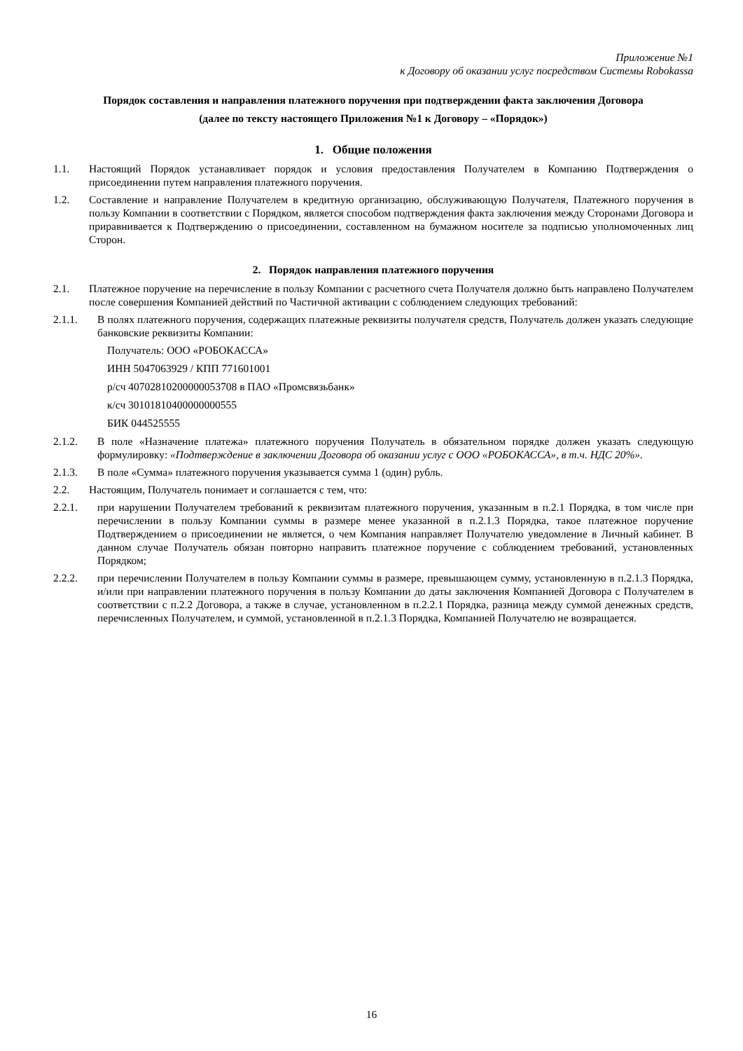Приложение №1
к Договору об оказании услуг посредством Системы Robokassa
Порядок составления и направления платежного поручения при подтверждении факта заключения Договора
(далее по тексту настоящего Приложения №1 к Договору – «Порядок»)
1. Общие положения
1.1. Настоящий Порядок устанавливает порядок и условия предоставления Получателем в Компанию Подтверждения о присоединении путем направления платежного поручения.
1.2. Составление и направление Получателем в кредитную организацию, обслуживающую Получателя, Платежного поручения в пользу Компании в соответствии с Порядком, является способом подтверждения факта заключения между Сторонами Договора и приравнивается к Подтверждению о присоединении, составленном на бумажном носителе за подписью уполномоченных лиц Сторон.
2. Порядок направления платежного поручения
2.1. Платежное поручение на перечисление в пользу Компании с расчетного счета Получателя должно быть направлено Получателем после совершения Компанией действий по Частичной активации с соблюдением следующих требований:
2.1.1. В полях платежного поручения, содержащих платежные реквизиты получателя средств, Получатель должен указать следующие банковские реквизиты Компании:
Получатель: ООО «РОБОКАССА»
ИНН 5047063929 / КПП 771601001
р/сч 40702810200000053708 в ПАО «Промсвязьбанк»
к/сч 30101810400000000555
БИК 044525555
2.1.2. В поле «Назначение платежа» платежного поручения Получатель в обязательном порядке должен указать следующую формулировку: «Подтверждение в заключении Договора об оказании услуг с ООО «РОБОКАССА», в т.ч. НДС 20%».
2.1.3. В поле «Сумма» платежного поручения указывается сумма 1 (один) рубль.
2.2. Настоящим, Получатель понимает и соглашается с тем, что:
2.2.1. при нарушении Получателем требований к реквизитам платежного поручения, указанным в п.2.1 Порядка, в том числе при перечислении в пользу Компании суммы в размере менее указанной в п.2.1.3 Порядка, такое платежное поручение Подтверждением о присоединении не является, о чем Компания направляет Получателю уведомление в Личный кабинет. В данном случае Получатель обязан повторно направить платежное поручение с соблюдением требований, установленных Порядком;
2.2.2. при перечислении Получателем в пользу Компании суммы в размере, превышающем сумму, установленную в п.2.1.3 Порядка, и/или при направлении платежного поручения в пользу Компании до даты заключения Компанией Договора с Получателем в соответствии с п.2.2 Договора, а также в случае, установленном в п.2.2.1 Порядка, разница между суммой денежных средств, перечисленных Получателем, и суммой, установленной в п.2.1.3 Порядка, Компанией Получателю не возвращается.
16